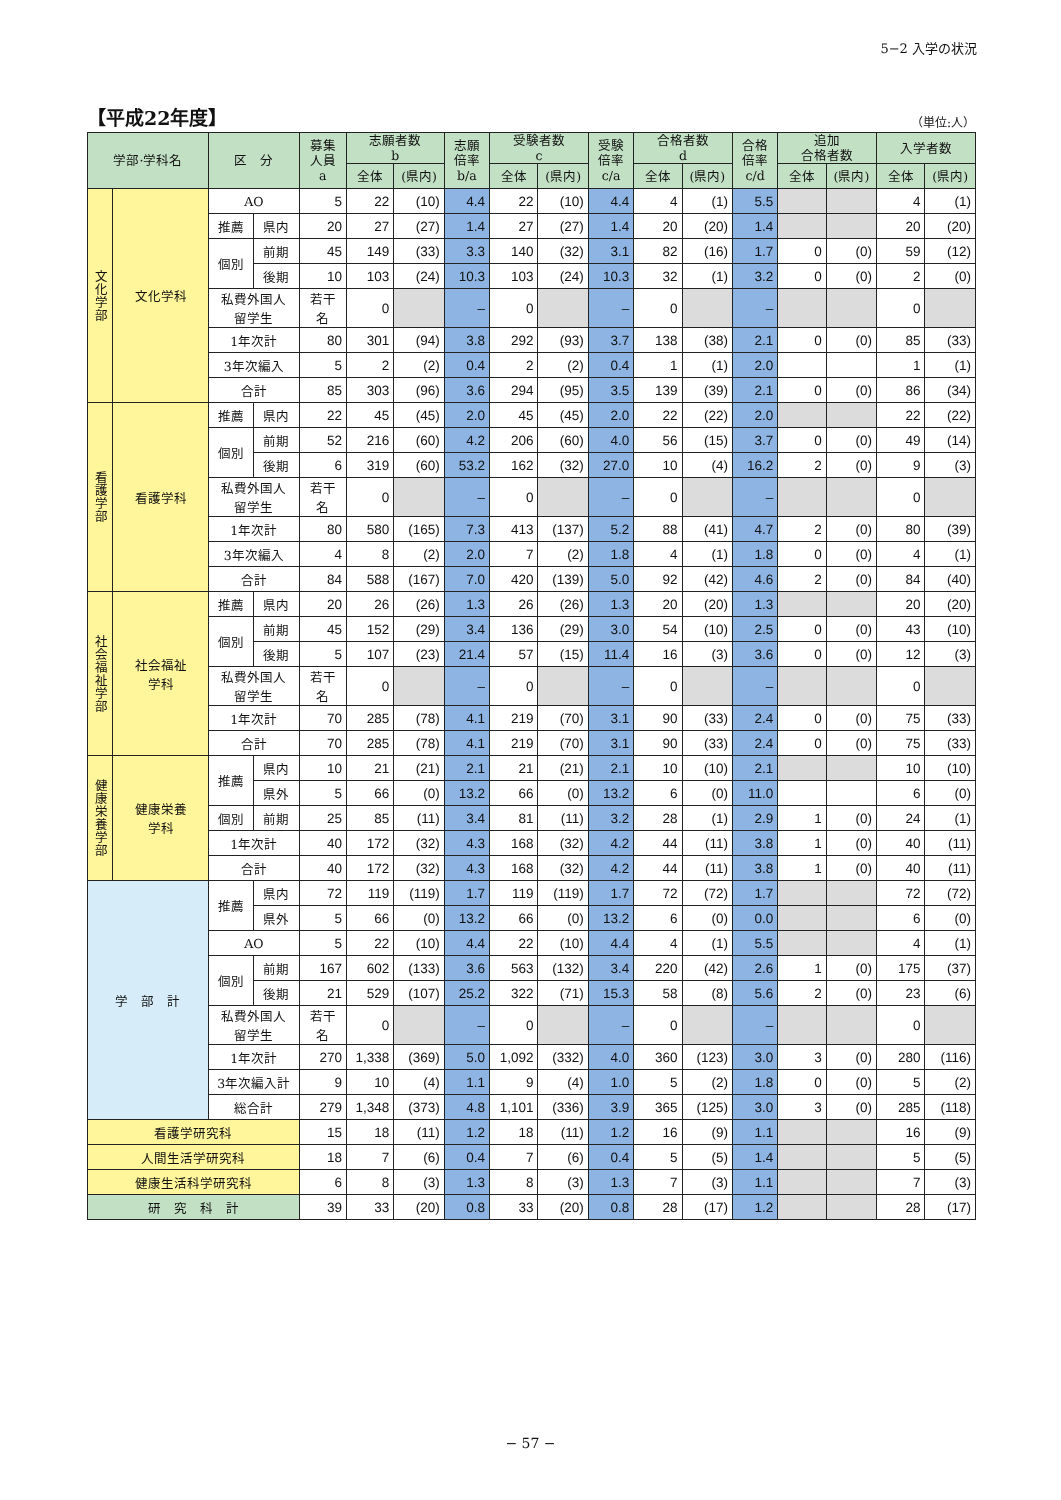5−2 入学の状況
【平成22年度】
（単位:人）
| 学部·学科名 | | 区 分 | | 募集 人員 a | 志願者数 b | | 志願 倍率 b/a | 受験者数 c | | 受験 倍率 c/a | 合格者数 d | | 合格 倍率 c/d | 追加 合格者数 | | 入学者数 | |
| --- | --- | --- | --- | --- | --- | --- | --- | --- | --- | --- | --- | --- | --- | --- | --- | --- | --- |
| | | | | | 全体 | (県内) | | 全体 | (県内) | | 全体 | (県内) | | 全体 | (県内) | 全体 | (県内) |
| 文化学部 | 文化学科 | AO | | 5 | 22 | (10) | 4.4 | 22 | (10) | 4.4 | 4 | (1) | 5.5 | | | 4 | (1) |
| | | 推薦 | 県内 | 20 | 27 | (27) | 1.4 | 27 | (27) | 1.4 | 20 | (20) | 1.4 | | | 20 | (20) |
| | | 個別 | 前期 | 45 | 149 | (33) | 3.3 | 140 | (32) | 3.1 | 82 | (16) | 1.7 | 0 | (0) | 59 | (12) |
| | | | 後期 | 10 | 103 | (24) | 10.3 | 103 | (24) | 10.3 | 32 | (1) | 3.2 | 0 | (0) | 2 | (0) |
| | | 私費外国人 留学生 | | 若干名 | 0 | | – | 0 | | – | 0 | | – | | | 0 | |
| | | 1年次計 | | 80 | 301 | (94) | 3.8 | 292 | (93) | 3.7 | 138 | (38) | 2.1 | 0 | (0) | 85 | (33) |
| | | 3年次編入 | | 5 | 2 | (2) | 0.4 | 2 | (2) | 0.4 | 1 | (1) | 2.0 | | | 1 | (1) |
| | | 合計 | | 85 | 303 | (96) | 3.6 | 294 | (95) | 3.5 | 139 | (39) | 2.1 | 0 | (0) | 86 | (34) |
| 看護学部 | 看護学科 | 推薦 | 県内 | 22 | 45 | (45) | 2.0 | 45 | (45) | 2.0 | 22 | (22) | 2.0 | | | 22 | (22) |
| | | 個別 | 前期 | 52 | 216 | (60) | 4.2 | 206 | (60) | 4.0 | 56 | (15) | 3.7 | 0 | (0) | 49 | (14) |
| | | | 後期 | 6 | 319 | (60) | 53.2 | 162 | (32) | 27.0 | 10 | (4) | 16.2 | 2 | (0) | 9 | (3) |
| | | 私費外国人 留学生 | | 若干名 | 0 | | – | 0 | | – | 0 | | – | | | 0 | |
| | | 1年次計 | | 80 | 580 | (165) | 7.3 | 413 | (137) | 5.2 | 88 | (41) | 4.7 | 2 | (0) | 80 | (39) |
| | | 3年次編入 | | 4 | 8 | (2) | 2.0 | 7 | (2) | 1.8 | 4 | (1) | 1.8 | 0 | (0) | 4 | (1) |
| | | 合計 | | 84 | 588 | (167) | 7.0 | 420 | (139) | 5.0 | 92 | (42) | 4.6 | 2 | (0) | 84 | (40) |
| 社会福祉学部 | 社会福祉 学科 | 推薦 | 県内 | 20 | 26 | (26) | 1.3 | 26 | (26) | 1.3 | 20 | (20) | 1.3 | | | 20 | (20) |
| | | 個別 | 前期 | 45 | 152 | (29) | 3.4 | 136 | (29) | 3.0 | 54 | (10) | 2.5 | 0 | (0) | 43 | (10) |
| | | | 後期 | 5 | 107 | (23) | 21.4 | 57 | (15) | 11.4 | 16 | (3) | 3.6 | 0 | (0) | 12 | (3) |
| | | 私費外国人 留学生 | | 若干名 | 0 | | – | 0 | | – | 0 | | – | | | 0 | |
| | | 1年次計 | | 70 | 285 | (78) | 4.1 | 219 | (70) | 3.1 | 90 | (33) | 2.4 | 0 | (0) | 75 | (33) |
| | | 合計 | | 70 | 285 | (78) | 4.1 | 219 | (70) | 3.1 | 90 | (33) | 2.4 | 0 | (0) | 75 | (33) |
| 健康栄養学部 | 健康栄養 学科 | 推薦 | 県内 | 10 | 21 | (21) | 2.1 | 21 | (21) | 2.1 | 10 | (10) | 2.1 | | | 10 | (10) |
| | | | 県外 | 5 | 66 | (0) | 13.2 | 66 | (0) | 13.2 | 6 | (0) | 11.0 | | | 6 | (0) |
| | | 個別 | 前期 | 25 | 85 | (11) | 3.4 | 81 | (11) | 3.2 | 28 | (1) | 2.9 | 1 | (0) | 24 | (1) |
| | | 1年次計 | | 40 | 172 | (32) | 4.3 | 168 | (32) | 4.2 | 44 | (11) | 3.8 | 1 | (0) | 40 | (11) |
| | | 合計 | | 40 | 172 | (32) | 4.3 | 168 | (32) | 4.2 | 44 | (11) | 3.8 | 1 | (0) | 40 | (11) |
| 学 部 計 | | 推薦 | 県内 | 72 | 119 | (119) | 1.7 | 119 | (119) | 1.7 | 72 | (72) | 1.7 | | | 72 | (72) |
| | | | 県外 | 5 | 66 | (0) | 13.2 | 66 | (0) | 13.2 | 6 | (0) | 0.0 | | | 6 | (0) |
| | | AO | | 5 | 22 | (10) | 4.4 | 22 | (10) | 4.4 | 4 | (1) | 5.5 | | | 4 | (1) |
| | | 個別 | 前期 | 167 | 602 | (133) | 3.6 | 563 | (132) | 3.4 | 220 | (42) | 2.6 | 1 | (0) | 175 | (37) |
| | | | 後期 | 21 | 529 | (107) | 25.2 | 322 | (71) | 15.3 | 58 | (8) | 5.6 | 2 | (0) | 23 | (6) |
| | | 私費外国人 留学生 | | 若干名 | 0 | | – | 0 | | – | 0 | | – | | | 0 | |
| | | 1年次計 | | 270 | 1,338 | (369) | 5.0 | 1,092 | (332) | 4.0 | 360 | (123) | 3.0 | 3 | (0) | 280 | (116) |
| | | 3年次編入計 | | 9 | 10 | (4) | 1.1 | 9 | (4) | 1.0 | 5 | (2) | 1.8 | 0 | (0) | 5 | (2) |
| | | 総合計 | | 279 | 1,348 | (373) | 4.8 | 1,101 | (336) | 3.9 | 365 | (125) | 3.0 | 3 | (0) | 285 | (118) |
| 看護学研究科 | | | | 15 | 18 | (11) | 1.2 | 18 | (11) | 1.2 | 16 | (9) | 1.1 | | | 16 | (9) |
| 人間生活学研究科 | | | | 18 | 7 | (6) | 0.4 | 7 | (6) | 0.4 | 5 | (5) | 1.4 | | | 5 | (5) |
| 健康生活科学研究科 | | | | 6 | 8 | (3) | 1.3 | 8 | (3) | 1.3 | 7 | (3) | 1.1 | | | 7 | (3) |
| 研 究 科 計 | | | | 39 | 33 | (20) | 0.8 | 33 | (20) | 0.8 | 28 | (17) | 1.2 | | | 28 | (17) |
− 57 −